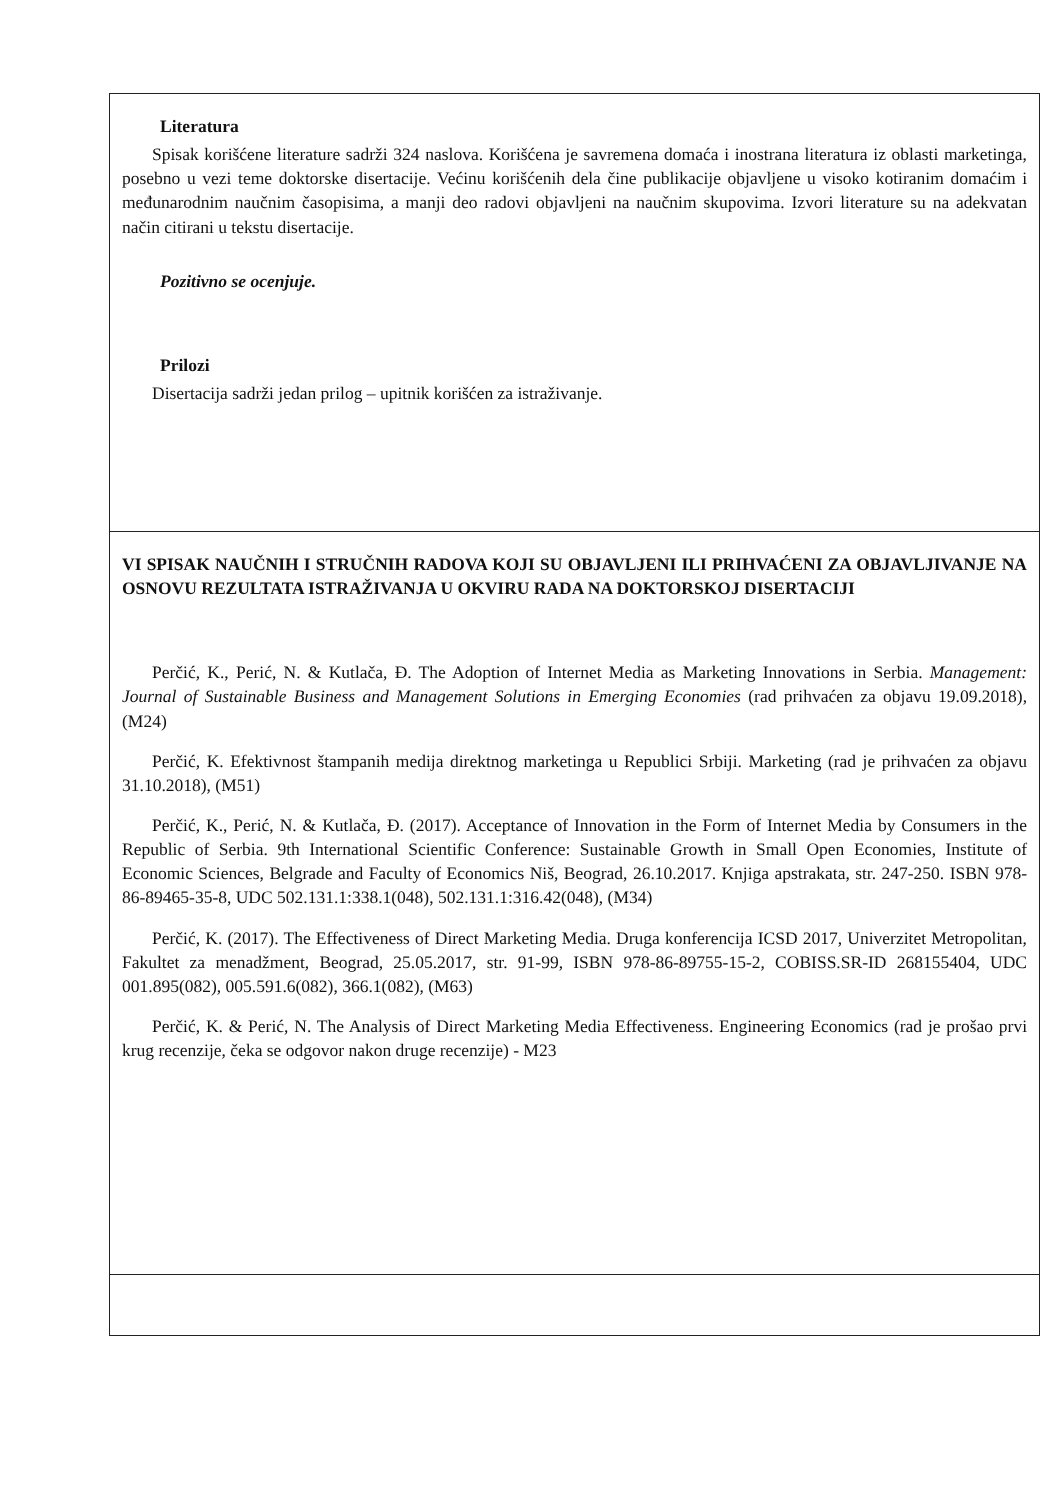Literatura
Spisak korišćene literature sadrži 324 naslova. Korišćena je savremena domaća i inostrana literatura iz oblasti marketinga, posebno u vezi teme doktorske disertacije. Većinu korišćenih dela čine publikacije objavljene u visoko kotiranim domaćim i međunarodnim naučnim časopisima, a manji deo radovi objavljeni na naučnim skupovima. Izvori literature su na adekvatan način citirani u tekstu disertacije.
Pozitivno se ocenjuje.
Prilozi
Disertacija sadrži jedan prilog – upitnik korišćen za istraživanje.
VI SPISAK NAUČNIH I STRUČNIH RADOVA KOJI SU OBJAVLJENI ILI PRIHVAĆENI ZA OBJAVLJIVANJE NA OSNOVU REZULTATA ISTRAŽIVANJA U OKVIRU RADA NA DOKTORSKOJ DISERTACIJI
Perčić, K., Perić, N. & Kutlača, Đ. The Adoption of Internet Media as Marketing Innovations in Serbia. Management: Journal of Sustainable Business and Management Solutions in Emerging Economies (rad prihvaćen za objavu 19.09.2018), (M24)
Perčić, K. Efektivnost štampanih medija direktnog marketinga u Republici Srbiji. Marketing (rad je prihvaćen za objavu 31.10.2018), (M51)
Perčić, K., Perić, N. & Kutlača, Đ. (2017). Acceptance of Innovation in the Form of Internet Media by Consumers in the Republic of Serbia. 9th International Scientific Conference: Sustainable Growth in Small Open Economies, Institute of Economic Sciences, Belgrade and Faculty of Economics Niš, Beograd, 26.10.2017. Knjiga apstrakata, str. 247-250. ISBN 978-86-89465-35-8, UDC 502.131.1:338.1(048), 502.131.1:316.42(048), (M34)
Perčić, K. (2017). The Effectiveness of Direct Marketing Media. Druga konferencija ICSD 2017, Univerzitet Metropolitan, Fakultet za menadžment, Beograd, 25.05.2017, str. 91-99, ISBN 978-86-89755-15-2, COBISS.SR-ID 268155404, UDC 001.895(082), 005.591.6(082), 366.1(082), (M63)
Perčić, K. & Perić, N. The Analysis of Direct Marketing Media Effectiveness. Engineering Economics (rad je prošao prvi krug recenzije, čeka se odgovor nakon druge recenzije) - M23